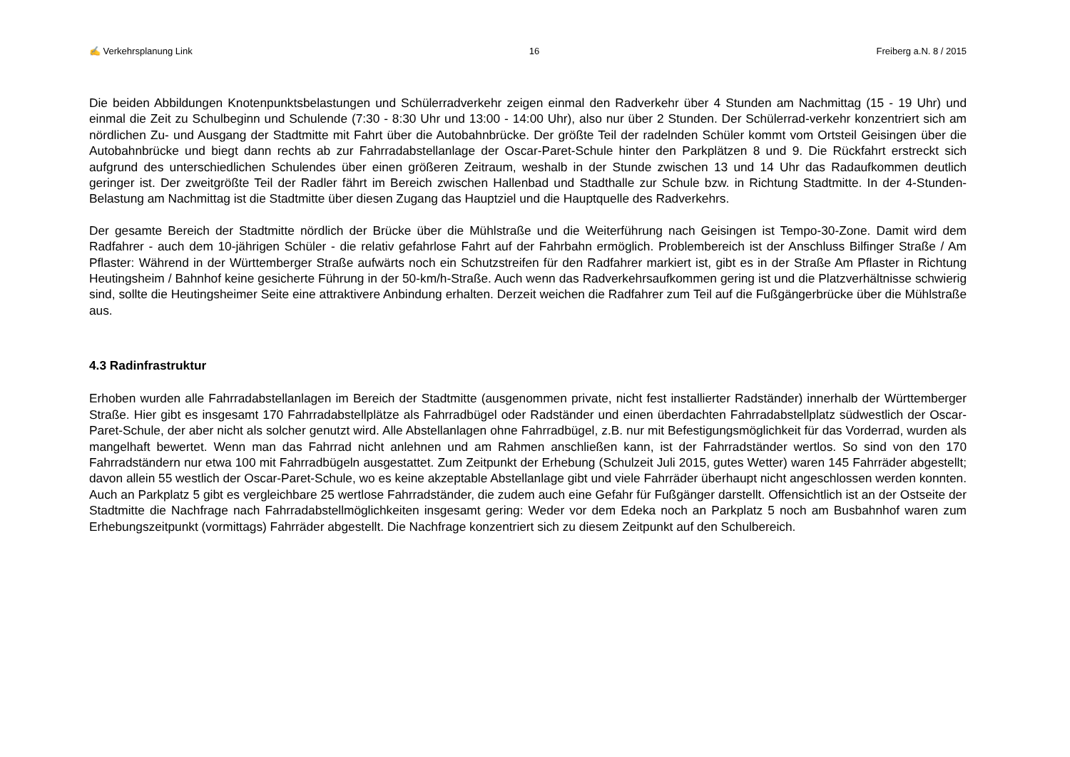✍ Verkehrsplanung Link 16 Freiberg a.N. 8 / 2015
Die beiden Abbildungen Knotenpunktsbelastungen und Schülerradverkehr zeigen einmal den Radverkehr über 4 Stunden am Nachmittag (15 - 19 Uhr) und einmal die Zeit zu Schulbeginn und Schulende (7:30 - 8:30 Uhr und 13:00 - 14:00 Uhr), also nur über 2 Stunden. Der Schülerrad-verkehr konzentriert sich am nördlichen Zu- und Ausgang der Stadtmitte mit Fahrt über die Autobahnbrücke. Der größte Teil der radelnden Schüler kommt vom Ortsteil Geisingen über die Autobahnbrücke und biegt dann rechts ab zur Fahrradabstellanlage der Oscar-Paret-Schule hinter den Parkplätzen 8 und 9. Die Rückfahrt erstreckt sich aufgrund des unterschiedlichen Schulendes über einen größeren Zeitraum, weshalb in der Stunde zwischen 13 und 14 Uhr das Radaufkommen deutlich geringer ist. Der zweitgrößte Teil der Radler fährt im Bereich zwischen Hallenbad und Stadthalle zur Schule bzw. in Richtung Stadtmitte. In der 4-Stunden-Belastung am Nachmittag ist die Stadtmitte über diesen Zugang das Hauptziel und die Hauptquelle des Radverkehrs.
Der gesamte Bereich der Stadtmitte nördlich der Brücke über die Mühlstraße und die Weiterführung nach Geisingen ist Tempo-30-Zone. Damit wird dem Radfahrer - auch dem 10-jährigen Schüler - die relativ gefahrlose Fahrt auf der Fahrbahn ermöglich. Problembereich ist der Anschluss Bilfinger Straße / Am Pflaster: Während in der Württemberger Straße aufwärts noch ein Schutzstreifen für den Radfahrer markiert ist, gibt es in der Straße Am Pflaster in Richtung Heutingsheim / Bahnhof keine gesicherte Führung in der 50-km/h-Straße. Auch wenn das Radverkehrsaufkommen gering ist und die Platzverhältnisse schwierig sind, sollte die Heutingsheimer Seite eine attraktivere Anbindung erhalten. Derzeit weichen die Radfahrer zum Teil auf die Fußgängerbrücke über die Mühlstraße aus.
4.3 Radinfrastruktur
Erhoben wurden alle Fahrradabstellanlagen im Bereich der Stadtmitte (ausgenommen private, nicht fest installierter Radständer) innerhalb der Württemberger Straße. Hier gibt es insgesamt 170 Fahrradabstellplätze als Fahrradbügel oder Radständer und einen überdachten Fahrradabstellplatz südwestlich der Oscar-Paret-Schule, der aber nicht als solcher genutzt wird. Alle Abstellanlagen ohne Fahrradbügel, z.B. nur mit Befestigungsmöglichkeit für das Vorderrad, wurden als mangelhaft bewertet. Wenn man das Fahrrad nicht anlehnen und am Rahmen anschließen kann, ist der Fahrradständer wertlos. So sind von den 170 Fahrradständern nur etwa 100 mit Fahrradbügeln ausgestattet. Zum Zeitpunkt der Erhebung (Schulzeit Juli 2015, gutes Wetter) waren 145 Fahrräder abgestellt; davon allein 55 westlich der Oscar-Paret-Schule, wo es keine akzeptable Abstellanlage gibt und viele Fahrräder überhaupt nicht angeschlossen werden konnten. Auch an Parkplatz 5 gibt es vergleichbare 25 wertlose Fahrradständer, die zudem auch eine Gefahr für Fußgänger darstellt. Offensichtlich ist an der Ostseite der Stadtmitte die Nachfrage nach Fahrradabstellmöglichkeiten insgesamt gering: Weder vor dem Edeka noch an Parkplatz 5 noch am Busbahnhof waren zum Erhebungszeitpunkt (vormittags) Fahrräder abgestellt. Die Nachfrage konzentriert sich zu diesem Zeitpunkt auf den Schulbereich.